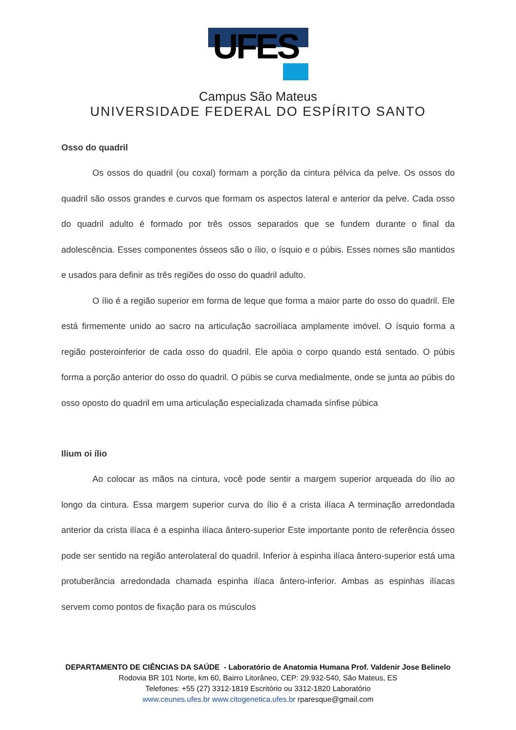UFES
Campus São Mateus
UNIVERSIDADE FEDERAL DO ESPÍRITO SANTO
Osso do quadril
Os ossos do quadril (ou coxal) formam a porção da cintura pélvica da pelve. Os ossos do quadril são ossos grandes e curvos que formam os aspectos lateral e anterior da pelve. Cada osso do quadril adulto é formado por três ossos separados que se fundem durante o final da adolescência. Esses componentes ósseos são o ílio, o ísquio e o púbis. Esses nomes são mantidos e usados para definir as três regiões do osso do quadril adulto.
O ílio é a região superior em forma de leque que forma a maior parte do osso do quadril. Ele está firmemente unido ao sacro na articulação sacroilíaca amplamente imóvel. O ísquio forma a região posteroinferior de cada osso do quadril. Ele apóia o corpo quando está sentado. O púbis forma a porção anterior do osso do quadril. O púbis se curva medialmente, onde se junta ao púbis do osso oposto do quadril em uma articulação especializada chamada sínfise púbica
Ilium oi ílio
Ao colocar as mãos na cintura, você pode sentir a margem superior arqueada do ílio ao longo da cintura. Essa margem superior curva do ílio é a crista ilíaca A terminação arredondada anterior da crista ilíaca é a espinha ilíaca ântero-superior Este importante ponto de referência ósseo pode ser sentido na região anterolateral do quadril. Inferior à espinha ilíaca ântero-superior está uma protuberância arredondada chamada espinha ilíaca ântero-inferior. Ambas as espinhas ilíacas servem como pontos de fixação para os músculos
DEPARTAMENTO DE CIÊNCIAS DA SAÚDE - Laboratório de Anatomia Humana Prof. Valdenir Jose Belinelo
Rodovia BR 101 Norte, km 60, Bairro Litorâneo, CEP: 29.932-540, São Mateus, ES
Telefones: +55 (27) 3312-1819 Escritório ou 3312-1820 Laboratório
www.ceunes.ufes.br www.citogenetica.ufes.br rparesque@gmail.com